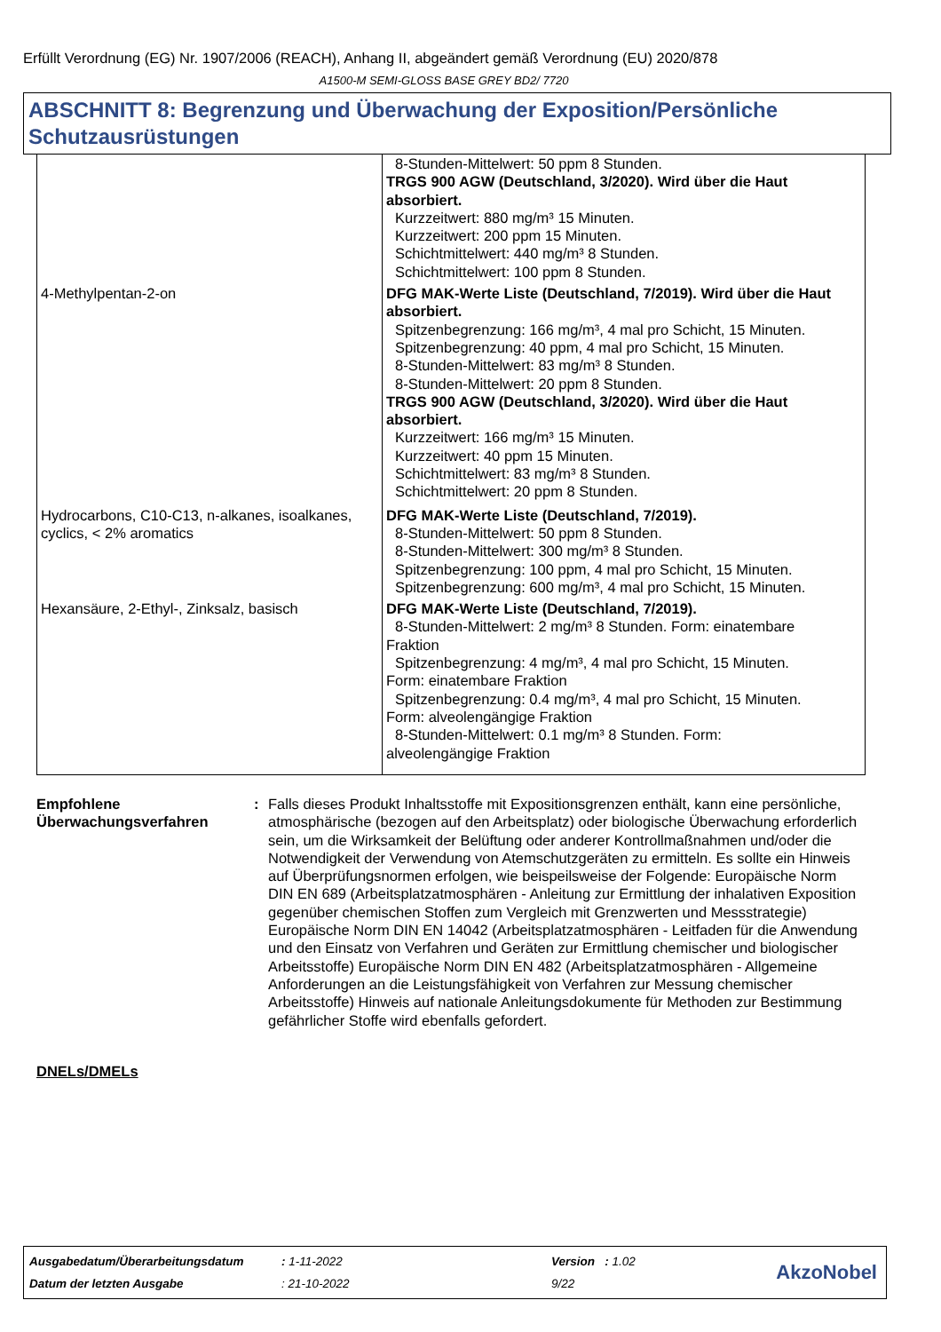Erfüllt Verordnung (EG) Nr. 1907/2006 (REACH), Anhang II, abgeändert gemäß Verordnung (EU) 2020/878
A1500-M SEMI-GLOSS BASE GREY BD2/ 7720
ABSCHNITT 8: Begrenzung und Überwachung der Exposition/Persönliche Schutzausrüstungen
| | 8-Stunden-Mittelwert: 50 ppm 8 Stunden. TRGS 900 AGW (Deutschland, 3/2020). Wird über die Haut absorbiert. Kurzzeitwert: 880 mg/m³ 15 Minuten. Kurzzeitwert: 200 ppm 15 Minuten. Schichtmittelwert: 440 mg/m³ 8 Stunden. Schichtmittelwert: 100 ppm 8 Stunden. |
| 4-Methylpentan-2-on | DFG MAK-Werte Liste (Deutschland, 7/2019). Wird über die Haut absorbiert. Spitzenbegrenzung: 166 mg/m³, 4 mal pro Schicht, 15 Minuten. Spitzenbegrenzung: 40 ppm, 4 mal pro Schicht, 15 Minuten. 8-Stunden-Mittelwert: 83 mg/m³ 8 Stunden. 8-Stunden-Mittelwert: 20 ppm 8 Stunden. TRGS 900 AGW (Deutschland, 3/2020). Wird über die Haut absorbiert. Kurzzeitwert: 166 mg/m³ 15 Minuten. Kurzzeitwert: 40 ppm 15 Minuten. Schichtmittelwert: 83 mg/m³ 8 Stunden. Schichtmittelwert: 20 ppm 8 Stunden. |
| Hydrocarbons, C10-C13, n-alkanes, isoalkanes, cyclics, < 2% aromatics | DFG MAK-Werte Liste (Deutschland, 7/2019). 8-Stunden-Mittelwert: 50 ppm 8 Stunden. 8-Stunden-Mittelwert: 300 mg/m³ 8 Stunden. Spitzenbegrenzung: 100 ppm, 4 mal pro Schicht, 15 Minuten. Spitzenbegrenzung: 600 mg/m³, 4 mal pro Schicht, 15 Minuten. |
| Hexansäure, 2-Ethyl-, Zinksalz, basisch | DFG MAK-Werte Liste (Deutschland, 7/2019). 8-Stunden-Mittelwert: 2 mg/m³ 8 Stunden. Form: einatembare Fraktion Spitzenbegrenzung: 4 mg/m³, 4 mal pro Schicht, 15 Minuten. Form: einatembare Fraktion Spitzenbegrenzung: 0.4 mg/m³, 4 mal pro Schicht, 15 Minuten. Form: alveolengängige Fraktion 8-Stunden-Mittelwert: 0.1 mg/m³ 8 Stunden. Form: alveolengängige Fraktion |
Empfohlene Überwachungsverfahren
: Falls dieses Produkt Inhaltsstoffe mit Expositionsgrenzen enthält, kann eine persönliche, atmosphärische (bezogen auf den Arbeitsplatz) oder biologische Überwachung erforderlich sein, um die Wirksamkeit der Belüftung oder anderer Kontrollmaßnahmen und/oder die Notwendigkeit der Verwendung von Atemschutzgeräten zu ermitteln. Es sollte ein Hinweis auf Überprüfungsnormen erfolgen, wie beispeilsweise der Folgende: Europäische Norm DIN EN 689 (Arbeitsplatzatmosphären - Anleitung zur Ermittlung der inhalativen Exposition gegenüber chemischen Stoffen zum Vergleich mit Grenzwerten und Messstrategie) Europäische Norm DIN EN 14042 (Arbeitsplatzatmosphären - Leitfaden für die Anwendung und den Einsatz von Verfahren und Geräten zur Ermittlung chemischer und biologischer Arbeitsstoffe) Europäische Norm DIN EN 482 (Arbeitsplatzatmosphären - Allgemeine Anforderungen an die Leistungsfähigkeit von Verfahren zur Messung chemischer Arbeitsstoffe) Hinweis auf nationale Anleitungsdokumente für Methoden zur Bestimmung gefährlicher Stoffe wird ebenfalls gefordert.
DNELs/DMELs
| Ausgabedatum/Überarbeitungsdatum | : 1-11-2022 | Version : 1.02 |
| Datum der letzten Ausgabe | : 21-10-2022 | 9/22 |
AkzoNobel